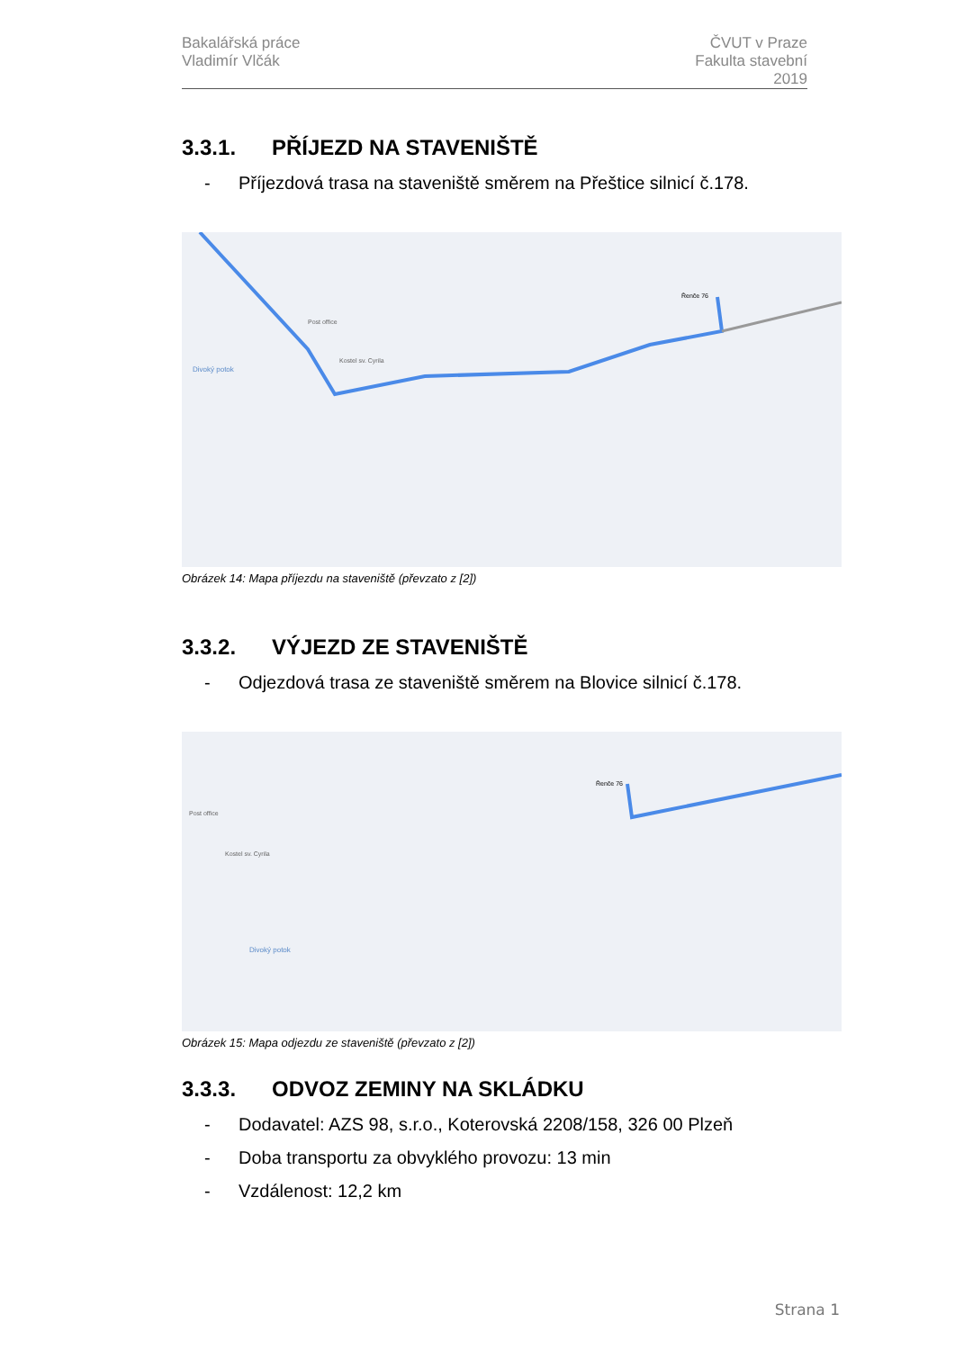Bakalářská práce
Vladimír Vlčák
ČVUT v Praze
Fakulta stavební
2019
3.3.1. PŘÍJEZD NA STAVENIŠTĚ
- Příjezdová trasa na staveniště směrem na Přeštice silnicí č.178.
Řenče 76
Post office
Kostel sv. Cyrila
Divoký potok
Obrázek 14: Mapa příjezdu na staveniště (převzato z [2])
3.3.2. VÝJEZD ZE STAVENIŠTĚ
- Odjezdová trasa ze staveniště směrem na Blovice silnicí č.178.
Řenče 76
Post office
Kostel sv. Cyrila
Divoký potok
Obrázek 15: Mapa odjezdu ze staveniště (převzato z [2])
3.3.3. ODVOZ ZEMINY NA SKLÁDKU
- Dodavatel: AZS 98, s.r.o., Koterovská 2208/158, 326 00 Plzeň
- Doba transportu za obvyklého provozu: 13 min
- Vzdálenost: 12,2 km
Strana 1